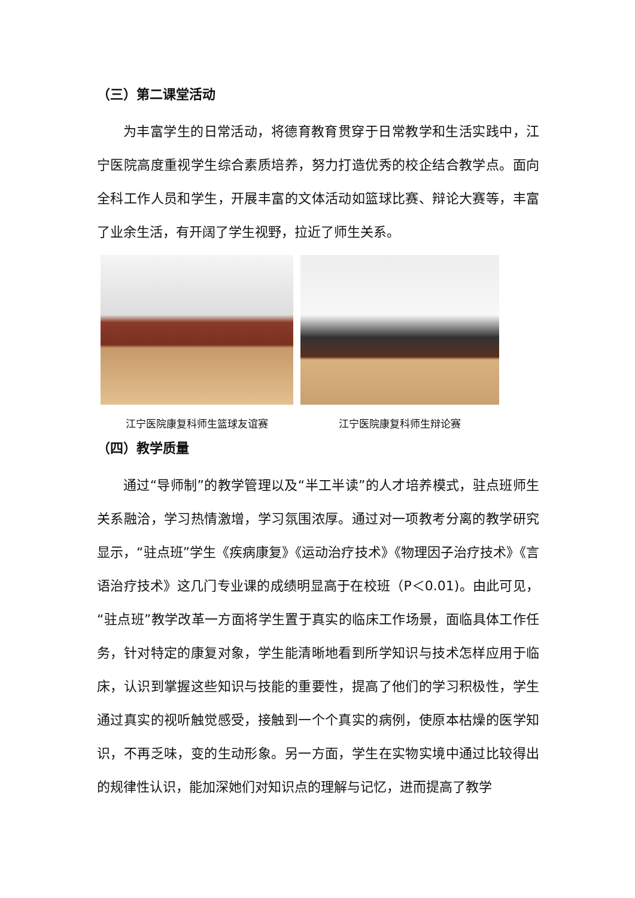（三）第二课堂活动
为丰富学生的日常活动，将德育教育贯穿于日常教学和生活实践中，江宁医院高度重视学生综合素质培养，努力打造优秀的校企结合教学点。面向全科工作人员和学生，开展丰富的文体活动如篮球比赛、辩论大赛等，丰富了业余生活，有开阔了学生视野，拉近了师生关系。
江宁医院康复科师生篮球友谊赛 江宁医院康复科师生辩论赛
（四）教学质量
通过“导师制”的教学管理以及“半工半读”的人才培养模式，驻点班师生关系融洽，学习热情激增，学习氛围浓厚。通过对一项教考分离的教学研究显示，“驻点班”学生《疾病康复》《运动治疗技术》《物理因子治疗技术》《言语治疗技术》这几门专业课的成绩明显高于在校班（P＜0.01)。由此可见，“驻点班”教学改革一方面将学生置于真实的临床工作场景，面临具体工作任务，针对特定的康复对象，学生能清晰地看到所学知识与技术怎样应用于临床，认识到掌握这些知识与技能的重要性，提高了他们的学习积极性，学生通过真实的视听触觉感受，接触到一个个真实的病例，使原本枯燥的医学知识，不再乏味，变的生动形象。另一方面，学生在实物实境中通过比较得出的规律性认识，能加深她们对知识点的理解与记忆，进而提高了教学